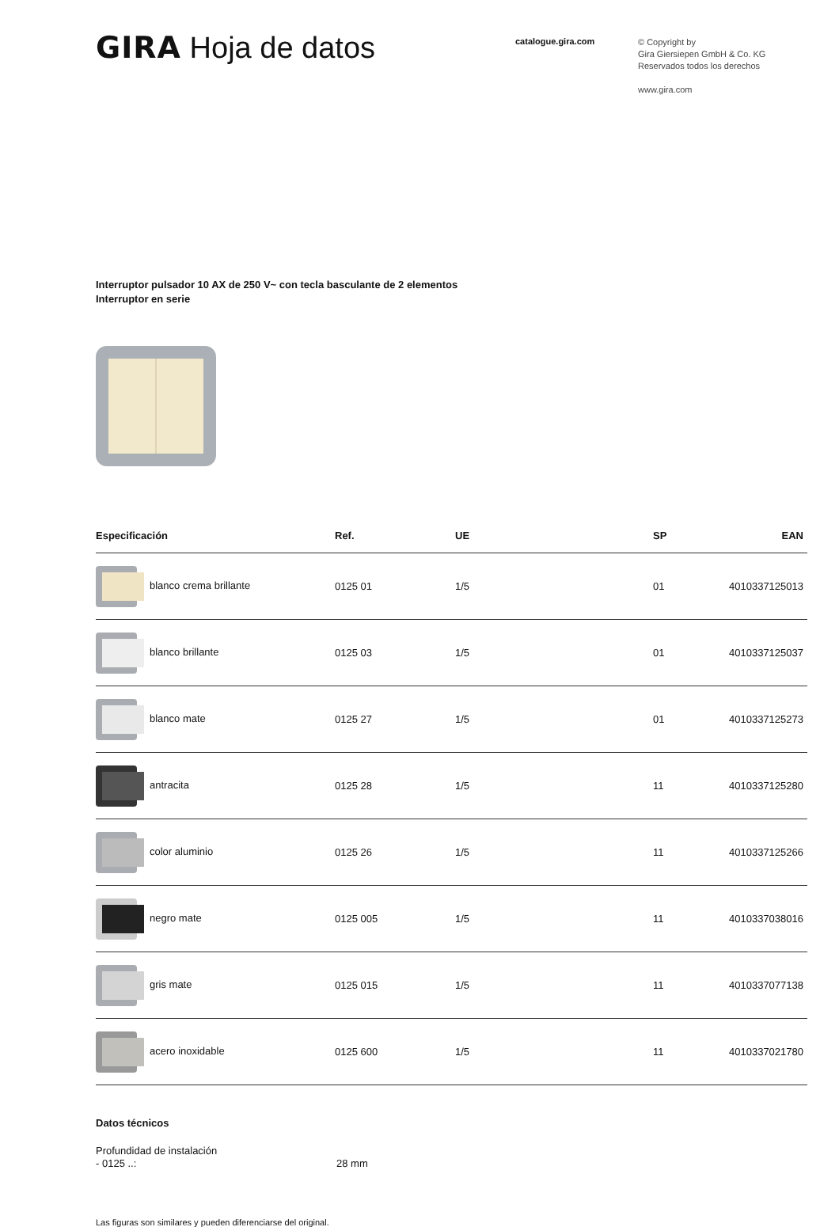GIRA Hoja de datos
catalogue.gira.com
© Copyright by
Gira Giersiepen GmbH & Co. KG
Reservados todos los derechos
www.gira.com
Interruptor pulsador 10 AX de 250 V~ con tecla basculante de 2 elementos
Interruptor en serie
| Especificación | Ref. | UE | SP | EAN |
| --- | --- | --- | --- | --- |
| blanco crema brillante | 0125 01 | 1/5 | 01 | 4010337125013 |
| blanco brillante | 0125 03 | 1/5 | 01 | 4010337125037 |
| blanco mate | 0125 27 | 1/5 | 01 | 4010337125273 |
| antracita | 0125 28 | 1/5 | 11 | 4010337125280 |
| color aluminio | 0125 26 | 1/5 | 11 | 4010337125266 |
| negro mate | 0125 005 | 1/5 | 11 | 4010337038016 |
| gris mate | 0125 015 | 1/5 | 11 | 4010337077138 |
| acero inoxidable | 0125 600 | 1/5 | 11 | 4010337021780 |
Datos técnicos
Profundidad de instalación
- 0125 ..:
28 mm
Las figuras son similares y pueden diferenciarse del original.